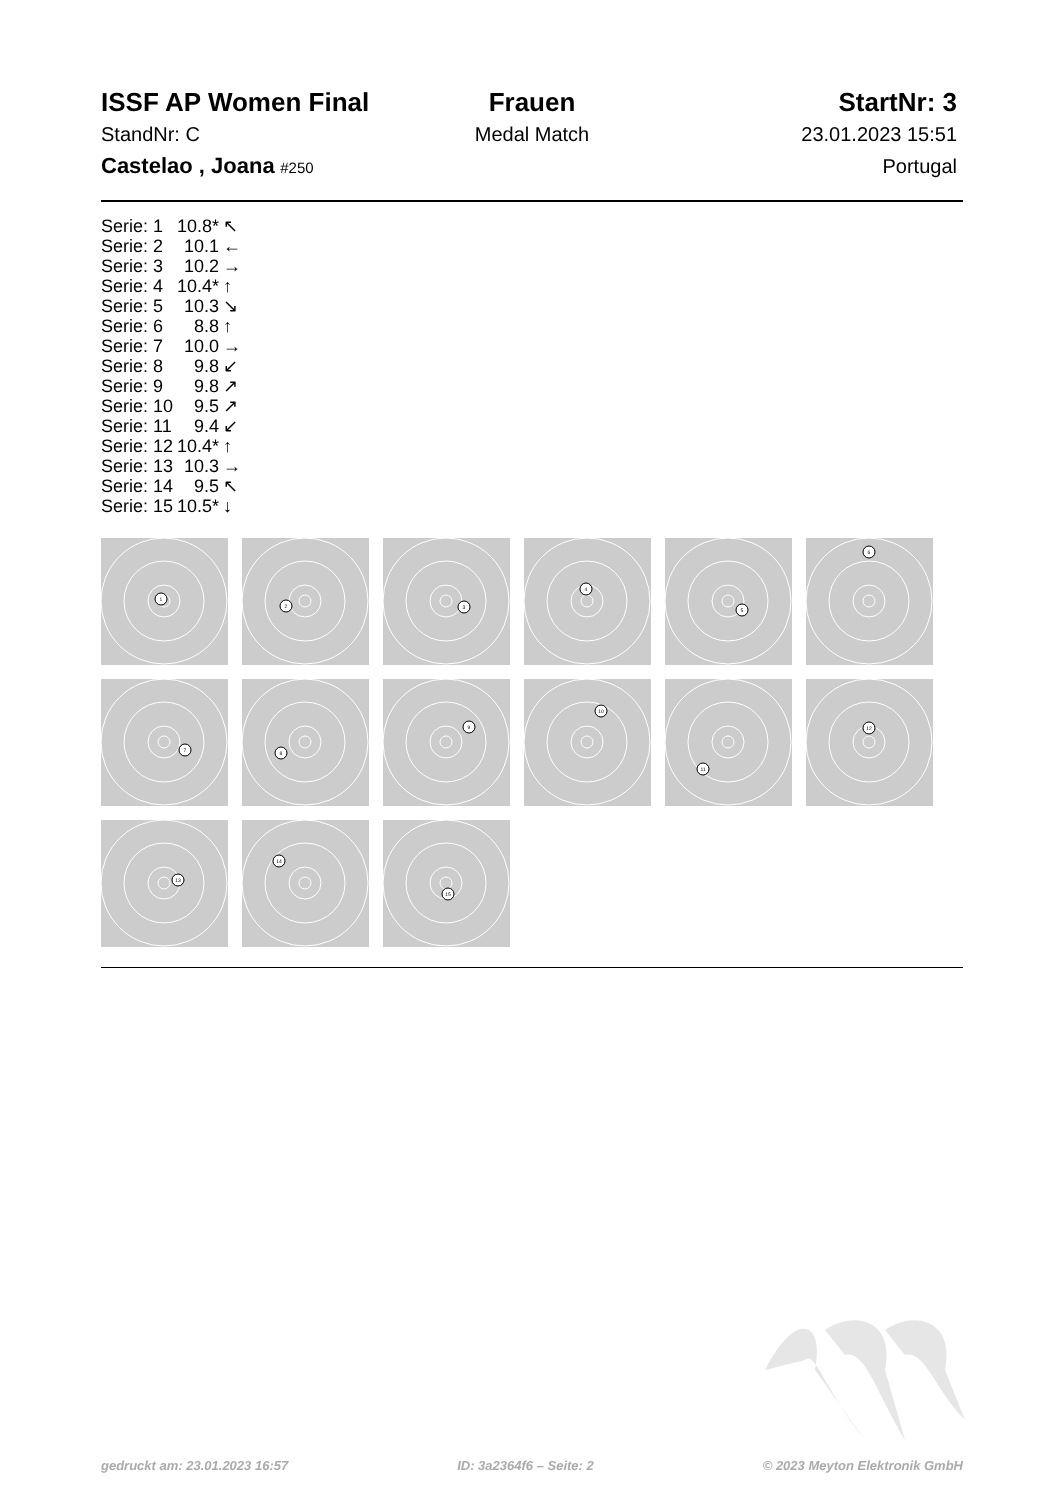ISSF AP Women Final
Frauen
StartNr: 3
StandNr: C
Medal Match
23.01.2023 15:51
Castelao , Joana #250
Portugal
| Serie: 1 | 10.8* | ↖ |
| Serie: 2 | 10.1 | ← |
| Serie: 3 | 10.2 | → |
| Serie: 4 | 10.4* | ↑ |
| Serie: 5 | 10.3 | ↘ |
| Serie: 6 | 8.8 | ↑ |
| Serie: 7 | 10.0 | → |
| Serie: 8 | 9.8 | ↙ |
| Serie: 9 | 9.8 | ↗ |
| Serie: 10 | 9.5 | ↗ |
| Serie: 11 | 9.4 | ↙ |
| Serie: 12 | 10.4* | ↑ |
| Serie: 13 | 10.3 | → |
| Serie: 14 | 9.5 | ↖ |
| Serie: 15 | 10.5* | ↓ |
1
2
3
4
5
6
7
8
9
10
11
12
13
14
15
gedruckt am: 23.01.2023 16:57 ID: 3a2364f6 – Seite: 2 © 2023 Meyton Elektronik GmbH